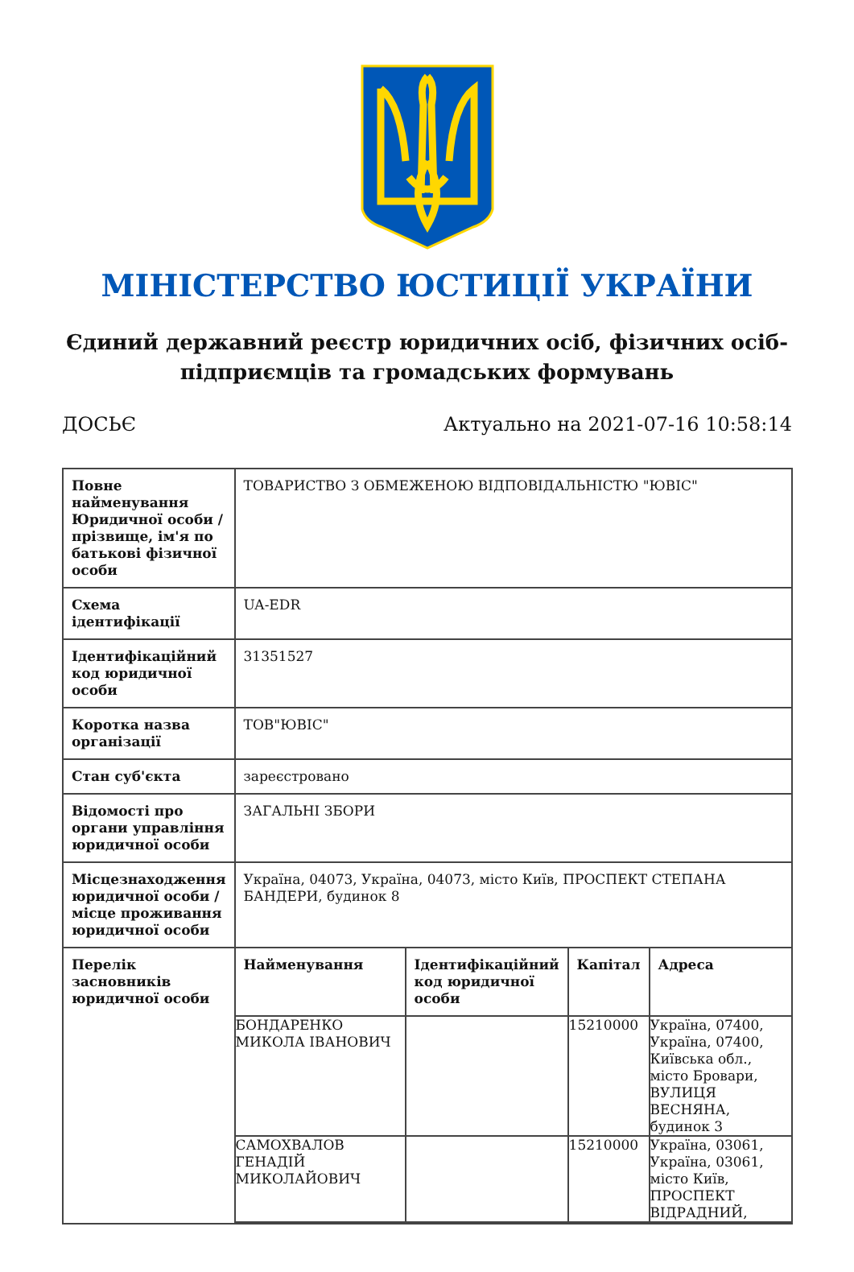МІНІСТЕРСТВО ЮСТИЦІЇ УКРАЇНИ
Єдиний державний реєстр юридичних осіб, фізичних осіб-підприємців та громадських формувань
ДОСЬЄ Актуально на 2021-07-16 10:58:14
| Повне найменування Юридичної особи / прізвище, ім'я по батькові фізичної особи | ТОВАРИСТВО З ОБМЕЖЕНОЮ ВІДПОВІДАЛЬНІСТЮ "ЮВІС" |
| Схема ідентифікації | UA-EDR |
| Ідентифікаційний код юридичної особи | 31351527 |
| Коротка назва організації | ТОВ"ЮВІС" |
| Стан суб'єкта | зареєстровано |
| Відомості про органи управління юридичної особи | ЗАГАЛЬНІ ЗБОРИ |
| Місцезнаходження юридичної особи / місце проживання юридичної особи | Україна, 04073, Україна, 04073, місто Київ, ПРОСПЕКТ СТЕПАНА БАНДЕРИ, будинок 8 |
| Перелік засновників юридичної особи | / Найменування / Ідентифікаційний код юридичної особи / Капітал / Адреса / / --- / --- / --- / --- / / БОНДАРЕНКО МИКОЛА ІВАНОВИЧ / / 15210000 / Україна, 07400, Україна, 07400, Київська обл., місто Бровари, ВУЛИЦЯ ВЕСНЯНА, будинок 3 / / САМОХВАЛОВ ГЕНАДІЙ МИКОЛАЙОВИЧ / / 15210000 / Україна, 03061, Україна, 03061, місто Київ, ПРОСПЕКТ ВІДРАДНИЙ, / |